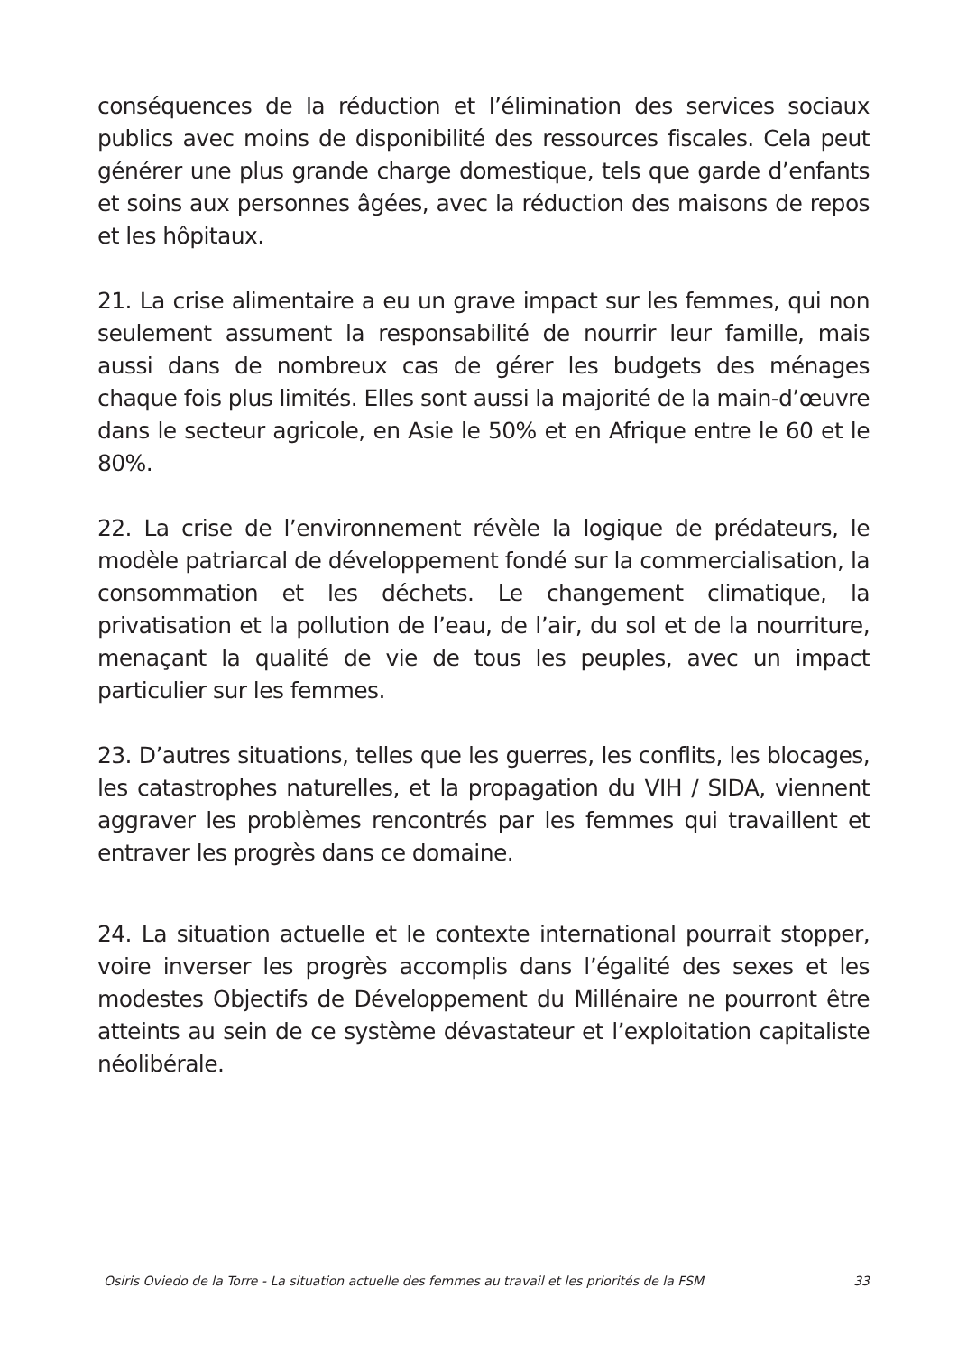conséquences de la réduction et l’élimination des services sociaux publics avec moins de disponibilité des ressources fiscales. Cela peut générer une plus grande charge domestique, tels que garde d’enfants et soins aux personnes âgées, avec la réduction des maisons de repos et les hôpitaux.
21. La crise alimentaire a eu un grave impact sur les femmes, qui non seulement assument la responsabilité de nourrir leur famille, mais aussi dans de nombreux cas de gérer les budgets des ménages chaque fois plus limités. Elles sont aussi la majorité de la main-d’œuvre dans le secteur agricole, en Asie le 50% et en Afrique entre le 60 et le 80%.
22. La crise de l’environnement révèle la logique de prédateurs, le modèle patriarcal de développement fondé sur la commercialisation, la consommation et les déchets. Le changement climatique, la privatisation et la pollution de l’eau, de l’air, du sol et de la nourriture, menaçant la qualité de vie de tous les peuples, avec un impact particulier sur les femmes.
23. D’autres situations, telles que les guerres, les conflits, les blocages, les catastrophes naturelles, et la propagation du VIH / SIDA, viennent aggraver les problèmes rencontrés par les femmes qui travaillent et entraver les progrès dans ce domaine.
24. La situation actuelle et le contexte international pourrait stopper, voire inverser les progrès accomplis dans l’égalité des sexes et les modestes Objectifs de Développement du Millénaire ne pourront être atteints au sein de ce système dévastateur et l’exploitation capitaliste néolibérale.
Osiris Oviedo de la Torre - La situation actuelle des femmes au travail et les priorités de la FSM 33